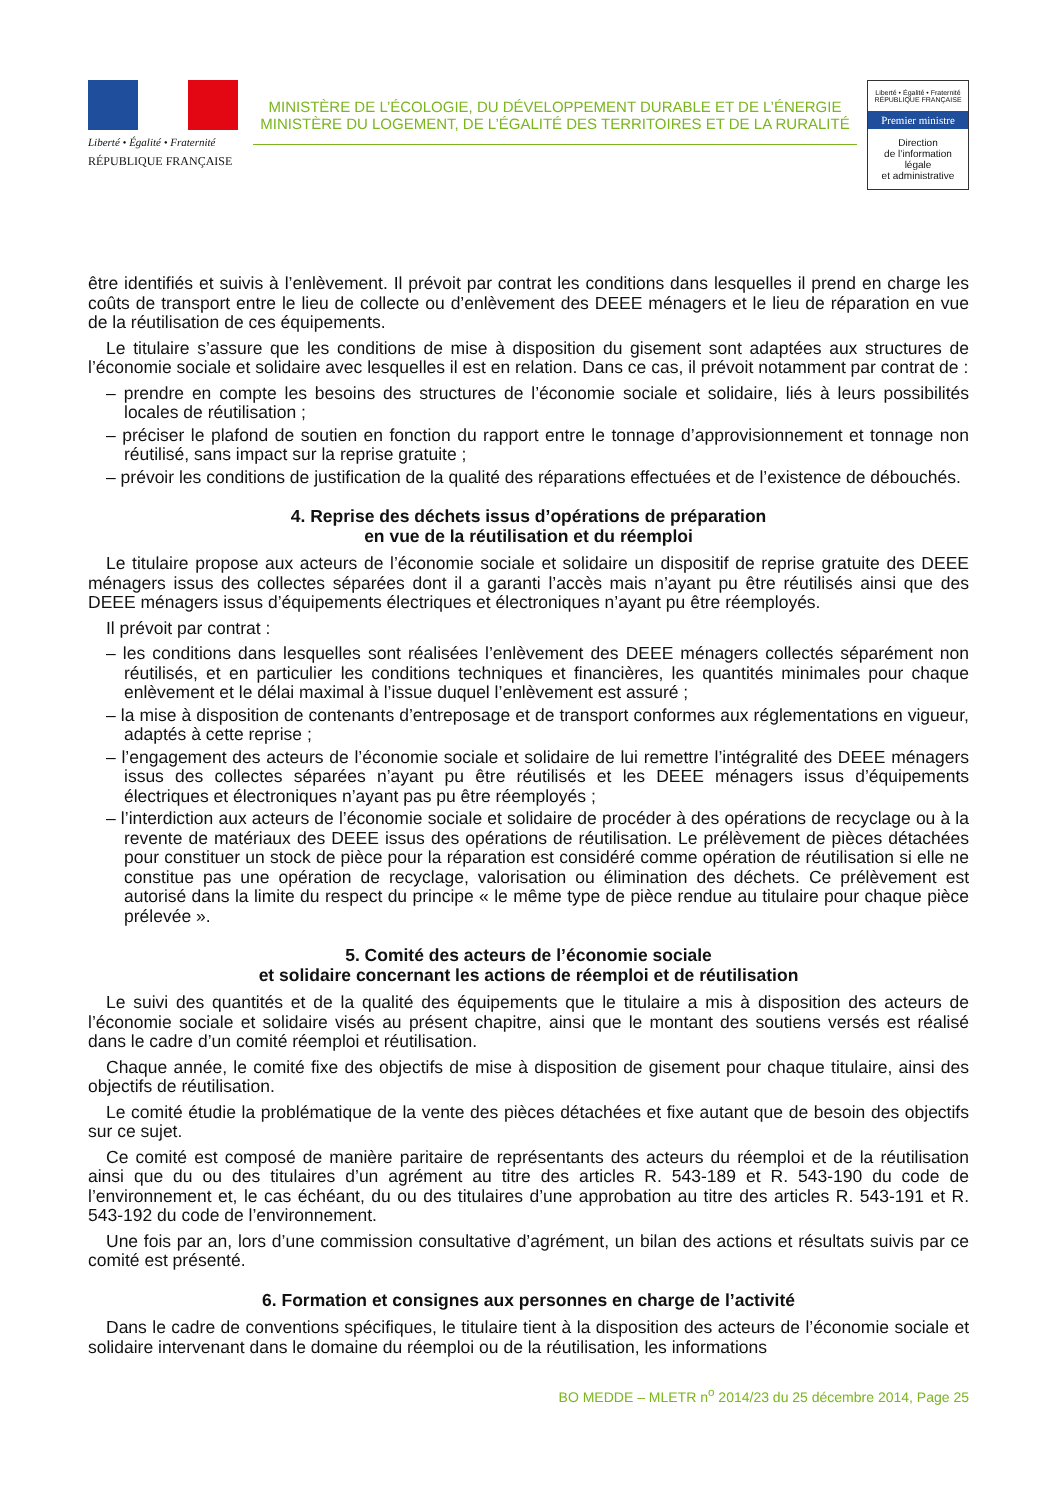Liberté • Égalité • Fraternité
RÉPUBLIQUE FRANÇAISE
MINISTÈRE DE L’ÉCOLOGIE, DU DÉVELOPPEMENT DURABLE ET DE L’ÉNERGIE
MINISTÈRE DU LOGEMENT, DE L’ÉGALITÉ DES TERRITOIRES ET DE LA RURALITÉ
Liberté • Égalité • Fraternité
RÉPUBLIQUE FRANÇAISE
Premier ministre
Direction
de l’information
légale
et administrative
être identifiés et suivis à l’enlèvement. Il prévoit par contrat les conditions dans lesquelles il prend en charge les coûts de transport entre le lieu de collecte ou d’enlèvement des DEEE ménagers et le lieu de réparation en vue de la réutilisation de ces équipements.
Le titulaire s’assure que les conditions de mise à disposition du gisement sont adaptées aux structures de l’économie sociale et solidaire avec lesquelles il est en relation. Dans ce cas, il prévoit notamment par contrat de :
– prendre en compte les besoins des structures de l’économie sociale et solidaire, liés à leurs possibilités locales de réutilisation ;
– préciser le plafond de soutien en fonction du rapport entre le tonnage d’approvisionnement et tonnage non réutilisé, sans impact sur la reprise gratuite ;
– prévoir les conditions de justification de la qualité des réparations effectuées et de l’existence de débouchés.
4. Reprise des déchets issus d’opérations de préparation
en vue de la réutilisation et du réemploi
Le titulaire propose aux acteurs de l’économie sociale et solidaire un dispositif de reprise gratuite des DEEE ménagers issus des collectes séparées dont il a garanti l’accès mais n’ayant pu être réutilisés ainsi que des DEEE ménagers issus d’équipements électriques et électroniques n’ayant pu être réemployés.
Il prévoit par contrat :
– les conditions dans lesquelles sont réalisées l’enlèvement des DEEE ménagers collectés séparément non réutilisés, et en particulier les conditions techniques et financières, les quantités minimales pour chaque enlèvement et le délai maximal à l’issue duquel l’enlèvement est assuré ;
– la mise à disposition de contenants d’entreposage et de transport conformes aux réglementations en vigueur, adaptés à cette reprise ;
– l’engagement des acteurs de l’économie sociale et solidaire de lui remettre l’intégralité des DEEE ménagers issus des collectes séparées n’ayant pu être réutilisés et les DEEE ménagers issus d’équipements électriques et électroniques n’ayant pas pu être réemployés ;
– l’interdiction aux acteurs de l’économie sociale et solidaire de procéder à des opérations de recyclage ou à la revente de matériaux des DEEE issus des opérations de réutilisation. Le prélèvement de pièces détachées pour constituer un stock de pièce pour la réparation est considéré comme opération de réutilisation si elle ne constitue pas une opération de recyclage, valorisation ou élimination des déchets. Ce prélèvement est autorisé dans la limite du respect du principe « le même type de pièce rendue au titulaire pour chaque pièce prélevée ».
5. Comité des acteurs de l’économie sociale
et solidaire concernant les actions de réemploi et de réutilisation
Le suivi des quantités et de la qualité des équipements que le titulaire a mis à disposition des acteurs de l’économie sociale et solidaire visés au présent chapitre, ainsi que le montant des soutiens versés est réalisé dans le cadre d’un comité réemploi et réutilisation.
Chaque année, le comité fixe des objectifs de mise à disposition de gisement pour chaque titulaire, ainsi des objectifs de réutilisation.
Le comité étudie la problématique de la vente des pièces détachées et fixe autant que de besoin des objectifs sur ce sujet.
Ce comité est composé de manière paritaire de représentants des acteurs du réemploi et de la réutilisation ainsi que du ou des titulaires d’un agrément au titre des articles R. 543-189 et R. 543-190 du code de l’environnement et, le cas échéant, du ou des titulaires d’une approbation au titre des articles R. 543-191 et R. 543-192 du code de l’environnement.
Une fois par an, lors d’une commission consultative d’agrément, un bilan des actions et résultats suivis par ce comité est présenté.
6. Formation et consignes aux personnes en charge de l’activité
Dans le cadre de conventions spécifiques, le titulaire tient à la disposition des acteurs de l’économie sociale et solidaire intervenant dans le domaine du réemploi ou de la réutilisation, les informations
BO MEDDE – MLETR n<sup>o</sup> 2014/23 du 25 décembre 2014, Page 25